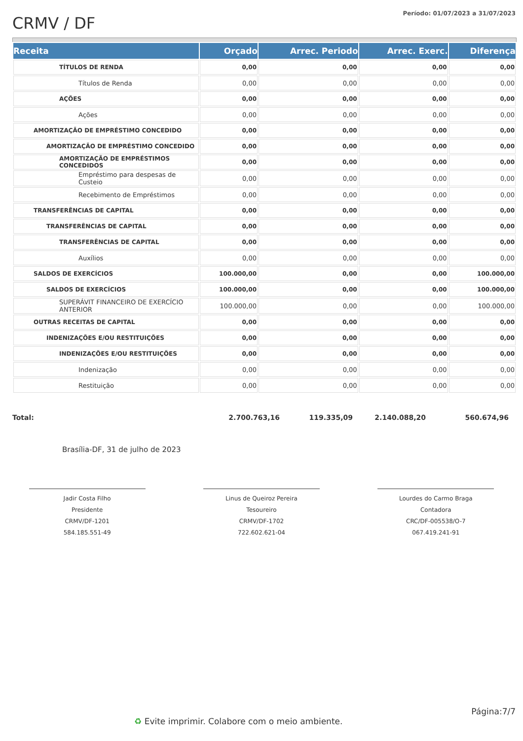CRMV / DF
Período: 01/07/2023 a 31/07/2023
| Receita | Orçado | Arrec. Periodo | Arrec. Exerc. | Diferença |
| --- | --- | --- | --- | --- |
| TÍTULOS DE RENDA | 0,00 | 0,00 | 0,00 | 0,00 |
| Títulos de Renda | 0,00 | 0,00 | 0,00 | 0,00 |
| AÇÕES | 0,00 | 0,00 | 0,00 | 0,00 |
| Ações | 0,00 | 0,00 | 0,00 | 0,00 |
| AMORTIZAÇÃO DE EMPRÉSTIMO CONCEDIDO | 0,00 | 0,00 | 0,00 | 0,00 |
| AMORTIZAÇÃO DE EMPRÉSTIMO CONCEDIDO | 0,00 | 0,00 | 0,00 | 0,00 |
| AMORTIZAÇÃO DE EMPRÉSTIMOS CONCEDIDOS | 0,00 | 0,00 | 0,00 | 0,00 |
| Empréstimo para despesas de Custeio | 0,00 | 0,00 | 0,00 | 0,00 |
| Recebimento de Empréstimos | 0,00 | 0,00 | 0,00 | 0,00 |
| TRANSFERÊNCIAS DE CAPITAL | 0,00 | 0,00 | 0,00 | 0,00 |
| TRANSFERÊNCIAS DE CAPITAL | 0,00 | 0,00 | 0,00 | 0,00 |
| TRANSFERÊNCIAS DE CAPITAL | 0,00 | 0,00 | 0,00 | 0,00 |
| Auxílios | 0,00 | 0,00 | 0,00 | 0,00 |
| SALDOS DE EXERCÍCIOS | 100.000,00 | 0,00 | 0,00 | 100.000,00 |
| SALDOS DE EXERCÍCIOS | 100.000,00 | 0,00 | 0,00 | 100.000,00 |
| SUPERÁVIT FINANCEIRO DE EXERCÍCIO ANTERIOR | 100.000,00 | 0,00 | 0,00 | 100.000,00 |
| OUTRAS RECEITAS DE CAPITAL | 0,00 | 0,00 | 0,00 | 0,00 |
| INDENIZAÇÕES E/OU RESTITUIÇÕES | 0,00 | 0,00 | 0,00 | 0,00 |
| INDENIZAÇÕES E/OU RESTITUIÇÕES | 0,00 | 0,00 | 0,00 | 0,00 |
| Indenização | 0,00 | 0,00 | 0,00 | 0,00 |
| Restituição | 0,00 | 0,00 | 0,00 | 0,00 |
Total: 2.700.763,16 119.335,09 2.140.088,20 560.674,96
Brasília-DF, 31 de julho de 2023
Jadir Costa Filho
Presidente
CRMV/DF-1201
584.185.551-49
Linus de Queiroz Pereira
Tesoureiro
CRMV/DF-1702
722.602.621-04
Lourdes do Carmo Braga
Contadora
CRC/DF-005538/O-7
067.419.241-91
Página:7/7
♻ Evite imprimir. Colabore com o meio ambiente.